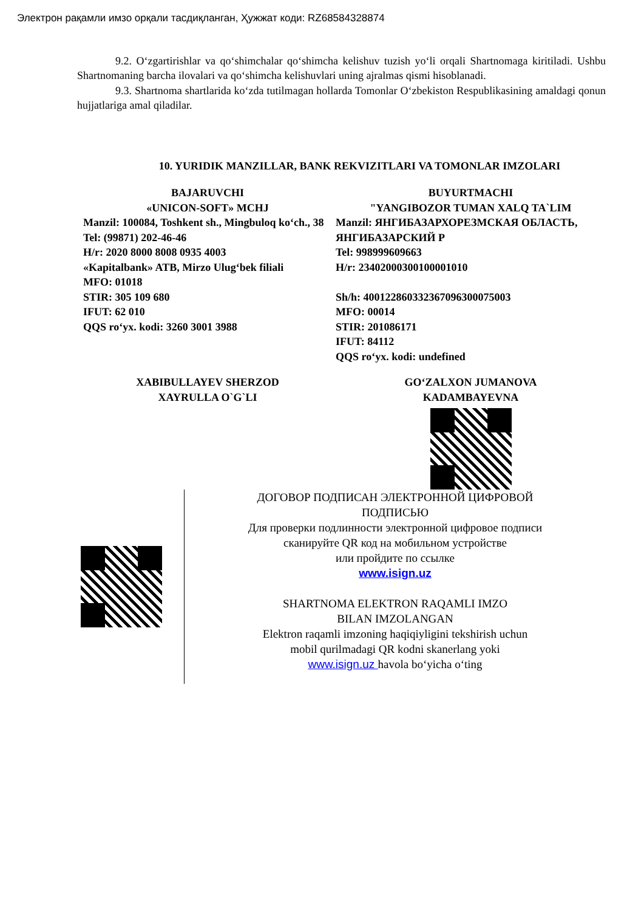Электрон рақамли имзо орқали тасдиқланган, Ҳужжат коди: RZ68584328874
9.2. Oʻzgartirishlar va qoʻshimchalar qoʻshimcha kelishuv tuzish yoʻli orqali Shartnomaga kiritiladi. Ushbu Shartnomaning barcha ilovalari va qoʻshimcha kelishuvlari uning ajralmas qismi hisoblanadi.
9.3. Shartnoma shartlarida koʻzda tutilmagan hollarda Tomonlar Oʻzbekiston Respublikasining amaldagi qonun hujjatlariga amal qiladilar.
10. YURIDIK MANZILLAR, BANK REKVIZITLARI VA TOMONLAR IMZOLARI
BAJARUVCHI
«UNICON-SOFT» MCHJ
Manzil: 100084, Toshkent sh., Mingbuloq koʻch., 38
Tel: (99871) 202-46-46
H/r: 2020 8000 8008 0935 4003
«Kapitalbank» ATB, Mirzo Ulugʻbek filiali
MFO: 01018
STIR: 305 109 680
IFUT: 62 010
QQS roʻyx. kodi: 3260 3001 3988
BUYURTMACHI
"YANGIBOZOR TUMAN XALQ TA`LIM
Manzil: ЯНГИБАЗАРХОРЕЗМСКАЯ ОБЛАСТЬ, ЯНГИБАЗАРСКИЙ Р
Tel: 998999609663
H/r: 23402000300100001010
Sh/h: 400122860332367096300075003
MFO: 00014
STIR: 201086171
IFUT: 84112
QQS roʻyx. kodi: undefined
XABIBULLAYEV SHERZOD
XAYRULLA O`G`LI
GOʻZALXON JUMANOVA
KADAMBAYEVNA
ДОГОВОР ПОДПИСАН ЭЛЕКТРОННОЙ ЦИФРОВОЙ
ПОДПИСЬЮ
Для проверки подлинности электронной цифровое подписи
сканируйте QR код на мобильном устройстве
или пройдите по ссылке
www.isign.uz
SHARTNOMA ELEKTRON RAQAMLI IMZO
BILAN IMZOLANGAN
Elektron raqamli imzoning haqiqiyligini tekshirish uchun
mobil qurilmadagi QR kodni skanerlang yoki
www.isign.uz havola boʻyicha oʻting